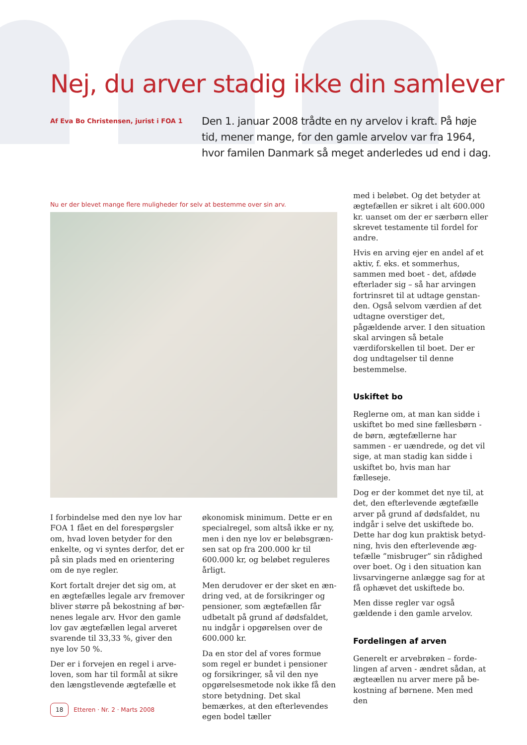Nej, du arver stadig ikke din samlever
Af Eva Bo Christensen, jurist i FOA 1
Den 1. januar 2008 trådte en ny arvelov i kraft. På høje tid, mener mange, for den gamle arvelov var fra 1964, hvor familen Danmark så meget anderledes ud end i dag.
Nu er der blevet mange flere muligheder for selv at bestemme over sin arv.
I forbindelse med den nye lov har FOA 1 fået en del forespørgsler om, hvad loven betyder for den enkelte, og vi syntes derfor, det er på sin plads med en orientering om de nye regler.
Kort fortalt drejer det sig om, at en ægtefælles legale arv fremover bliver større på bekostning af bør­nenes legale arv. Hvor den gamle lov gav ægtefællen legal arveret svarende til 33,33 %, giver den nye lov 50 %.
Der er i forvejen en regel i arve­loven, som har til formål at sikre den længstlevende ægtefælle et
økonomisk minimum. Dette er en specialregel, som altså ikke er ny, men i den nye lov er beløbsgræn­sen sat op fra 200.000 kr til 600.000 kr, og beløbet reguleres årligt.
Men derudover er der sket en æn­dring ved, at de forsikringer og pen­sioner, som ægtefællen får udbetalt på grund af dødsfaldet, nu indgår i opgørelsen over de 600.000 kr.
Da en stor del af vores formue som regel er bundet i pensioner og forsikringer, så vil den nye opgø­relsesmetode nok ikke få den store betydning. Det skal bemærkes, at den efterlevendes egen bodel tæller
med i beløbet. Og det betyder at ægtefællen er sikret i alt 600.000 kr. uanset om der er særbørn eller skrevet testamente til fordel for andre.
Hvis en arving ejer en andel af et aktiv, f. eks. et sommerhus, sammen med boet - det, afdøde efterlader sig – så har arvingen fortrinsret til at udtage genstan­den. Også selvom værdien af det udtagne overstiger det, pågældende arver. I den situation skal arvingen så betale værdiforskellen til boet. Der er dog undtagelser til denne bestemmelse.
Uskiftet bo
Reglerne om, at man kan sidde i uskiftet bo med sine fællesbørn - de børn, ægtefællerne har sammen - er uændrede, og det vil sige, at man stadig kan sidde i uskiftet bo, hvis man har fælleseje.
Dog er der kommet det nye til, at det, den efterlevende ægtefælle arver på grund af dødsfaldet, nu indgår i selve det uskiftede bo. Dette har dog kun praktisk betyd­ning, hvis den efterlevende æg­tefælle ”misbruger” sin rådighed over boet. Og i den situation kan livsarvingerne anlægge sag for at få ophævet det uskiftede bo.
Men disse regler var også gældende i den gamle arvelov.
Fordelingen af arven
Generelt er arvebrøken – forde­lingen af arven - ændret sådan, at ægteællen nu arver mere på be­kostning af børnene. Men med den
18 Etteren · Nr. 2 · Marts 2008